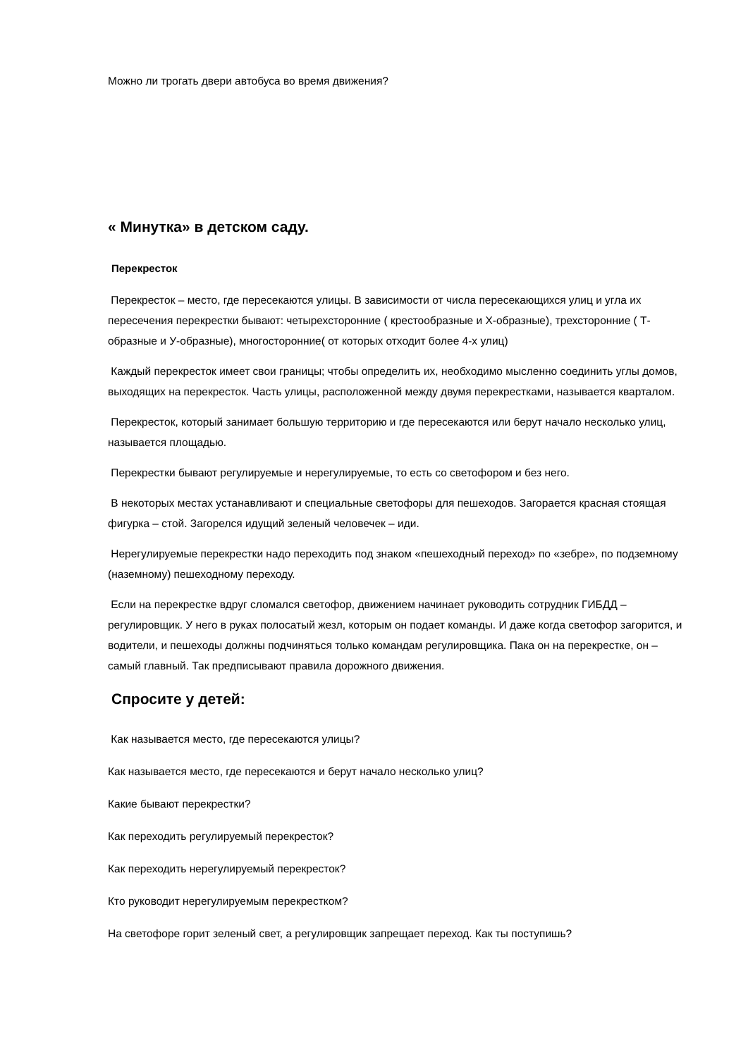Можно ли трогать двери автобуса во время движения?
« Минутка» в детском саду.
Перекресток
Перекресток – место, где пересекаются улицы. В зависимости от числа пересекающихся улиц и угла их пересечения перекрестки бывают: четырехсторонние ( крестообразные и Х-образные), трехсторонние ( Т-образные и У-образные), многосторонние( от которых отходит более 4-х улиц)
Каждый перекресток имеет свои границы; чтобы определить их, необходимо мысленно соединить углы домов, выходящих на перекресток. Часть улицы, расположенной между двумя перекрестками, называется кварталом.
Перекресток, который занимает большую территорию и где пересекаются или берут начало несколько улиц, называется площадью.
Перекрестки бывают регулируемые и нерегулируемые, то есть со светофором и без него.
В некоторых местах устанавливают и специальные светофоры для пешеходов. Загорается красная стоящая фигурка – стой. Загорелся идущий зеленый человечек – иди.
Нерегулируемые перекрестки надо переходить под знаком «пешеходный переход» по «зебре», по подземному (наземному) пешеходному переходу.
Если на перекрестке вдруг сломался светофор, движением начинает руководить сотрудник ГИБДД – регулировщик. У него в руках полосатый жезл, которым он подает команды. И даже когда светофор загорится, и водители, и пешеходы должны подчиняться только командам регулировщика. Пака он на перекрестке, он – самый главный. Так предписывают правила дорожного движения.
Спросите у детей:
Как называется место, где пересекаются улицы?
Как называется место, где пересекаются и берут начало несколько улиц?
Какие бывают перекрестки?
Как переходить регулируемый перекресток?
Как переходить нерегулируемый перекресток?
Кто руководит нерегулируемым перекрестком?
На светофоре горит зеленый свет, а регулировщик запрещает переход. Как ты поступишь?